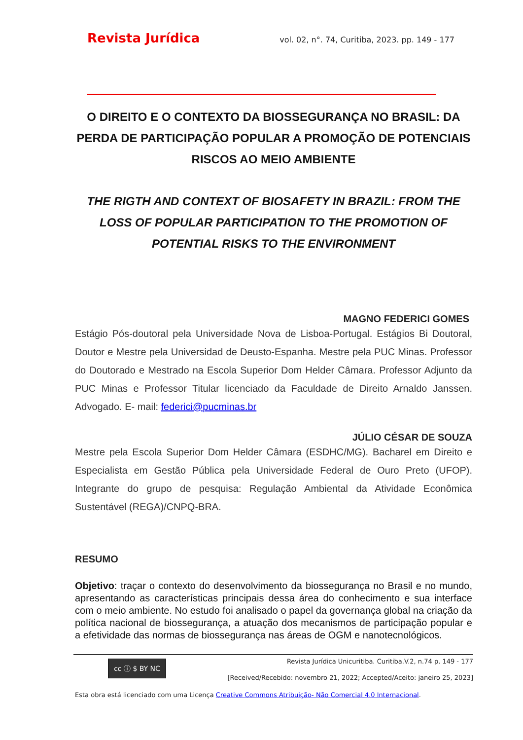Revista Jurídica vol. 02, n°. 74, Curitiba, 2023. pp. 149 - 177
O DIREITO E O CONTEXTO DA BIOSSEGURANÇA NO BRASIL: DA PERDA DE PARTICIPAÇÃO POPULAR A PROMOÇÃO DE POTENCIAIS RISCOS AO MEIO AMBIENTE
THE RIGTH AND CONTEXT OF BIOSAFETY IN BRAZIL: FROM THE LOSS OF POPULAR PARTICIPATION TO THE PROMOTION OF POTENTIAL RISKS TO THE ENVIRONMENT
MAGNO FEDERICI GOMES
Estágio Pós-doutoral pela Universidade Nova de Lisboa-Portugal. Estágios Bi Doutoral, Doutor e Mestre pela Universidad de Deusto-Espanha. Mestre pela PUC Minas. Professor do Doutorado e Mestrado na Escola Superior Dom Helder Câmara. Professor Adjunto da PUC Minas e Professor Titular licenciado da Faculdade de Direito Arnaldo Janssen. Advogado. E- mail: federici@pucminas.br
JÚLIO CÉSAR DE SOUZA
Mestre pela Escola Superior Dom Helder Câmara (ESDHC/MG). Bacharel em Direito e Especialista em Gestão Pública pela Universidade Federal de Ouro Preto (UFOP). Integrante do grupo de pesquisa: Regulação Ambiental da Atividade Econômica Sustentável (REGA)/CNPQ-BRA.
RESUMO
Objetivo: traçar o contexto do desenvolvimento da biossegurança no Brasil e no mundo, apresentando as características principais dessa área do conhecimento e sua interface com o meio ambiente. No estudo foi analisado o papel da governança global na criação da política nacional de biossegurança, a atuação dos mecanismos de participação popular e a efetividade das normas de biossegurança nas áreas de OGM e nanotecnológicos.
cc ⓘ $ BY NC
Revista Jurídica Unicuritiba. Curitiba.V.2, n.74 p. 149 - 177
[Received/Recebido: novembro 21, 2022; Accepted/Aceito: janeiro 25, 2023]
Esta obra está licenciado com uma Licença Creative Commons Atribuição- Não Comercial 4.0 Internacional.